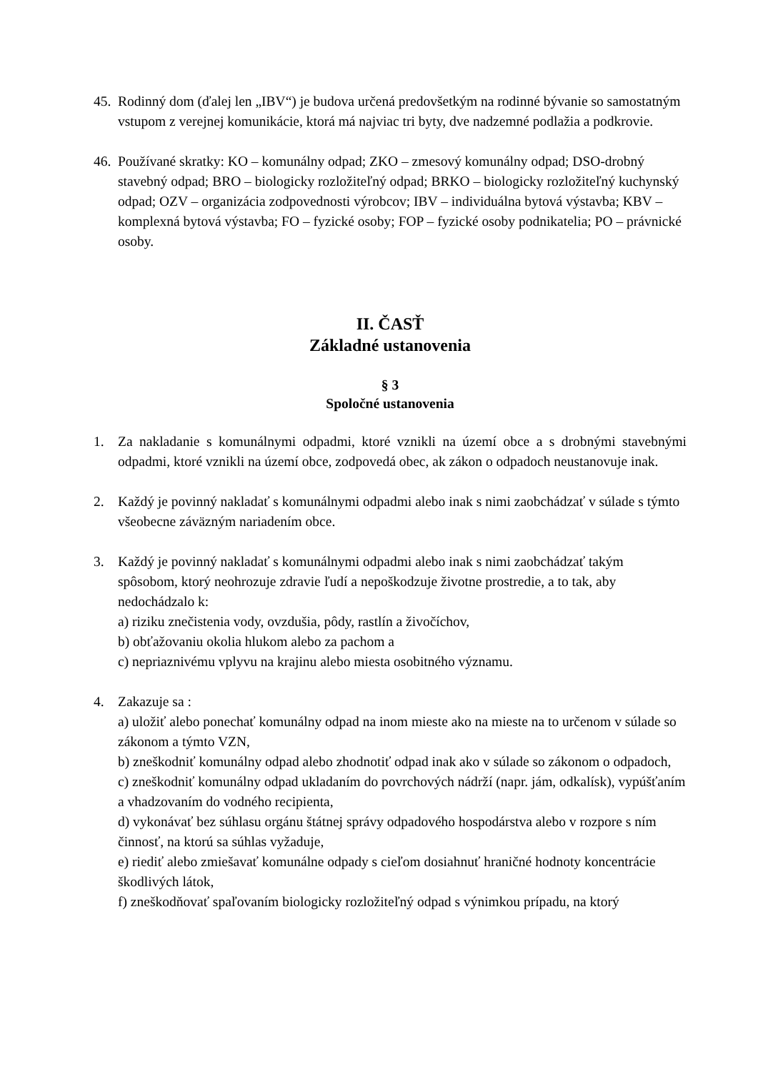45.
Rodinný dom (ďalej len „IBV“) je budova určená predovšetkým na rodinné bývanie so samostatným vstupom z verejnej komunikácie, ktorá má najviac tri byty, dve nadzemné podlažia a podkrovie.
46.
Používané skratky: KO – komunálny odpad; ZKO – zmesový komunálny odpad; DSO-drobný stavebný odpad; BRO – biologicky rozložiteľný odpad; BRKO – biologicky rozložiteľný kuchynský odpad; OZV – organizácia zodpovednosti výrobcov; IBV – individuálna bytová výstavba; KBV – komplexná bytová výstavba; FO – fyzické osoby; FOP – fyzické osoby podnikatelia; PO – právnické osoby.
II. ČASŤ
Základné ustanovenia
§ 3
Spoločné ustanovenia
1. Za nakladanie s komunálnymi odpadmi, ktoré vznikli na území obce a s drobnými stavebnými odpadmi, ktoré vznikli na území obce, zodpovedá obec, ak zákon o odpadoch neustanovuje inak.
2. Každý je povinný nakladať s komunálnymi odpadmi alebo inak s nimi zaobchádzať v súlade s týmto všeobecne záväzným nariadením obce.
3. Každý je povinný nakladať s komunálnymi odpadmi alebo inak s nimi zaobchádzať takým spôsobom, ktorý neohrozuje zdravie ľudí a nepoškodzuje životne prostredie, a to tak, aby nedochádzalo k:
a) riziku znečistenia vody, ovzdušia, pôdy, rastlín a živočíchov,
b) obťažovaniu okolia hlukom alebo za pachom a
c) nepriaznivému vplyvu na krajinu alebo miesta osobitného významu.
4. Zakazuje sa :
a) uložiť alebo ponechať komunálny odpad na inom mieste ako na mieste na to určenom v súlade so zákonom a týmto VZN,
b) zneškodniť komunálny odpad alebo zhodnotiť odpad inak ako v súlade so zákonom o odpadoch,
c) zneškodniť komunálny odpad ukladaním do povrchových nádrží (napr. jám, odkalísk), vypúšťaním a vhadzovaním do vodného recipienta,
d) vykonávať bez súhlasu orgánu štátnej správy odpadového hospodárstva alebo v rozpore s ním činnosť, na ktorú sa súhlas vyžaduje,
e) riediť alebo zmiešavať komunálne odpady s cieľom dosiahnuť hraničné hodnoty koncentrácie škodlivých látok,
f) zneškodňovať spaľovaním biologicky rozložiteľný odpad s výnimkou prípadu, na ktorý